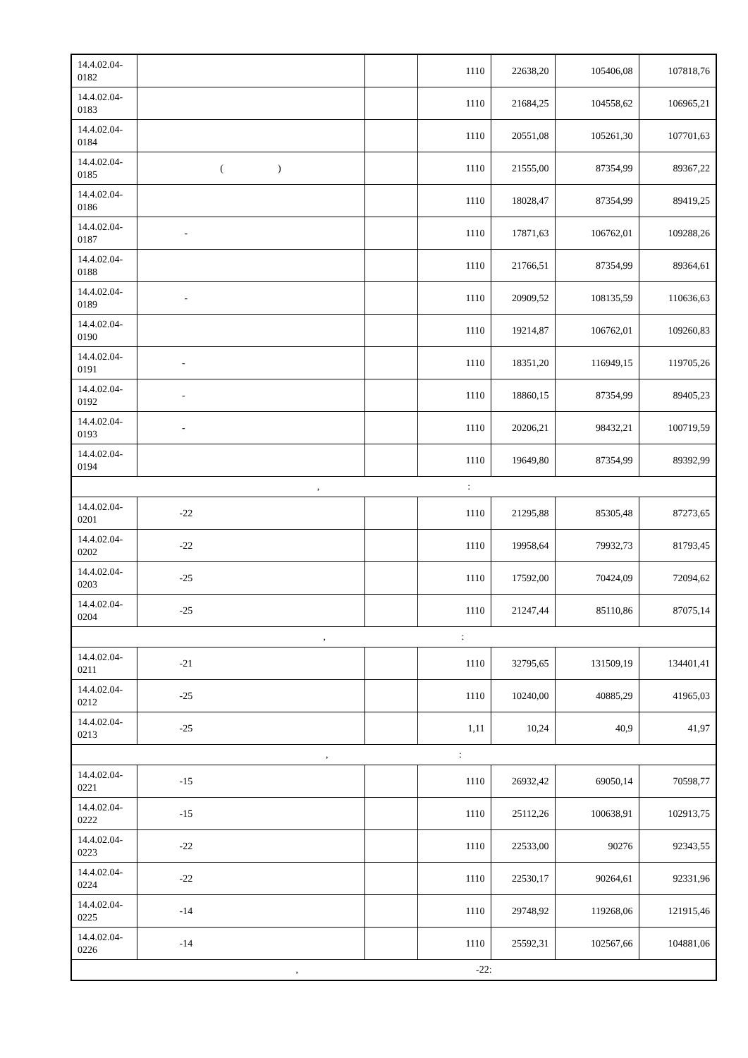| 14.4.02.04- 0182 | | | 1110 | 22638,20 | 105406,08 | 107818,76 |
| 14.4.02.04- 0183 | | | 1110 | 21684,25 | 104558,62 | 106965,21 |
| 14.4.02.04- 0184 | | | 1110 | 20551,08 | 105261,30 | 107701,63 |
| 14.4.02.04- 0185 | ( ) | | 1110 | 21555,00 | 87354,99 | 89367,22 |
| 14.4.02.04- 0186 | | | 1110 | 18028,47 | 87354,99 | 89419,25 |
| 14.4.02.04- 0187 | - | | 1110 | 17871,63 | 106762,01 | 109288,26 |
| 14.4.02.04- 0188 | | | 1110 | 21766,51 | 87354,99 | 89364,61 |
| 14.4.02.04- 0189 | - | | 1110 | 20909,52 | 108135,59 | 110636,63 |
| 14.4.02.04- 0190 | | | 1110 | 19214,87 | 106762,01 | 109260,83 |
| 14.4.02.04- 0191 | - | | 1110 | 18351,20 | 116949,15 | 119705,26 |
| 14.4.02.04- 0192 | - | | 1110 | 18860,15 | 87354,99 | 89405,23 |
| 14.4.02.04- 0193 | - | | 1110 | 20206,21 | 98432,21 | 100719,59 |
| 14.4.02.04- 0194 | | | 1110 | 19649,80 | 87354,99 | 89392,99 |
| , : | | | | | | |
| 14.4.02.04- 0201 | -22 | | 1110 | 21295,88 | 85305,48 | 87273,65 |
| 14.4.02.04- 0202 | -22 | | 1110 | 19958,64 | 79932,73 | 81793,45 |
| 14.4.02.04- 0203 | -25 | | 1110 | 17592,00 | 70424,09 | 72094,62 |
| 14.4.02.04- 0204 | -25 | | 1110 | 21247,44 | 85110,86 | 87075,14 |
| , : | | | | | | |
| 14.4.02.04- 0211 | -21 | | 1110 | 32795,65 | 131509,19 | 134401,41 |
| 14.4.02.04- 0212 | -25 | | 1110 | 10240,00 | 40885,29 | 41965,03 |
| 14.4.02.04- 0213 | -25 | | 1,11 | 10,24 | 40,9 | 41,97 |
| , : | | | | | | |
| 14.4.02.04- 0221 | -15 | | 1110 | 26932,42 | 69050,14 | 70598,77 |
| 14.4.02.04- 0222 | -15 | | 1110 | 25112,26 | 100638,91 | 102913,75 |
| 14.4.02.04- 0223 | -22 | | 1110 | 22533,00 | 90276 | 92343,55 |
| 14.4.02.04- 0224 | -22 | | 1110 | 22530,17 | 90264,61 | 92331,96 |
| 14.4.02.04- 0225 | -14 | | 1110 | 29748,92 | 119268,06 | 121915,46 |
| 14.4.02.04- 0226 | -14 | | 1110 | 25592,31 | 102567,66 | 104881,06 |
| , -22: | | | | | | |